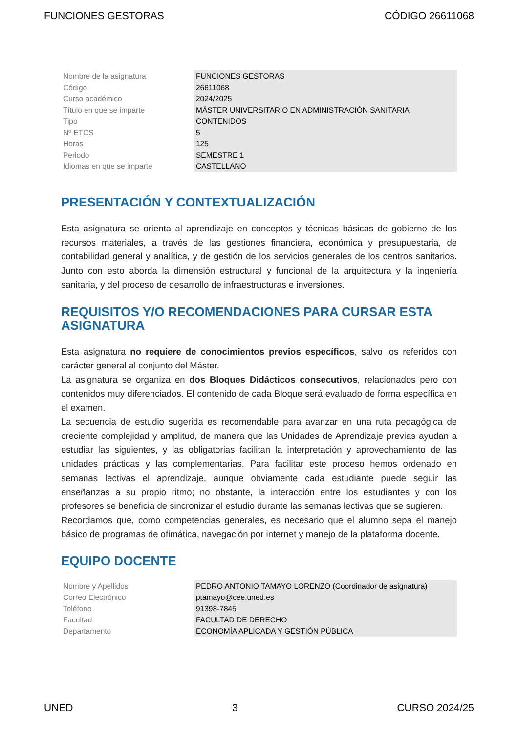FUNCIONES GESTORAS CÓDIGO 26611068
| Nombre de la asignatura | FUNCIONES GESTORAS |
| Código | 26611068 |
| Curso académico | 2024/2025 |
| Título en que se imparte | MÁSTER UNIVERSITARIO EN ADMINISTRACIÓN SANITARIA |
| Tipo | CONTENIDOS |
| Nº ETCS | 5 |
| Horas | 125 |
| Periodo | SEMESTRE 1 |
| Idiomas en que se imparte | CASTELLANO |
PRESENTACIÓN Y CONTEXTUALIZACIÓN
Esta asignatura se orienta al aprendizaje en conceptos y técnicas básicas de gobierno de los recursos materiales, a través de las gestiones financiera, económica y presupuestaria, de contabilidad general y analítica, y de gestión de los servicios generales de los centros sanitarios. Junto con esto aborda la dimensión estructural y funcional de la arquitectura y la ingeniería sanitaria, y del proceso de desarrollo de infraestructuras e inversiones.
REQUISITOS Y/O RECOMENDACIONES PARA CURSAR ESTA ASIGNATURA
Esta asignatura no requiere de conocimientos previos específicos, salvo los referidos con carácter general al conjunto del Máster.
La asignatura se organiza en dos Bloques Didácticos consecutivos, relacionados pero con contenidos muy diferenciados. El contenido de cada Bloque será evaluado de forma específica en el examen.
La secuencia de estudio sugerida es recomendable para avanzar en una ruta pedagógica de creciente complejidad y amplitud, de manera que las Unidades de Aprendizaje previas ayudan a estudiar las siguientes, y las obligatorias facilitan la interpretación y aprovechamiento de las unidades prácticas y las complementarias. Para facilitar este proceso hemos ordenado en semanas lectivas el aprendizaje, aunque obviamente cada estudiante puede seguir las enseñanzas a su propio ritmo; no obstante, la interacción entre los estudiantes y con los profesores se beneficia de sincronizar el estudio durante las semanas lectivas que se sugieren.
Recordamos que, como competencias generales, es necesario que el alumno sepa el manejo básico de programas de ofimática, navegación por internet y manejo de la plataforma docente.
EQUIPO DOCENTE
| Nombre y Apellidos | PEDRO ANTONIO TAMAYO LORENZO (Coordinador de asignatura) |
| Correo Electrónico | ptamayo@cee.uned.es |
| Teléfono | 91398-7845 |
| Facultad | FACULTAD DE DERECHO |
| Departamento | ECONOMÍA APLICADA Y GESTIÓN PÚBLICA |
UNED 3 CURSO 2024/25